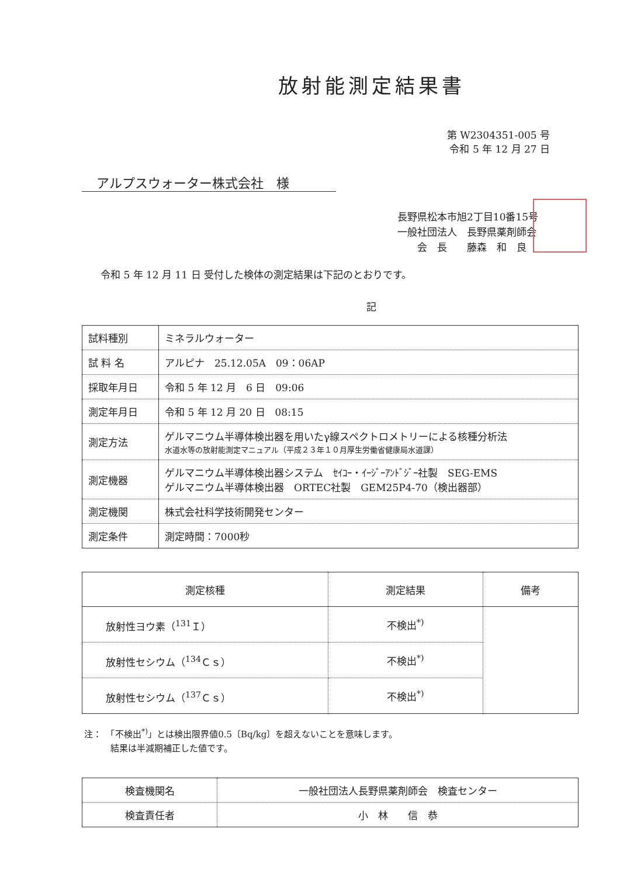放射能測定結果書
第 W2304351-005 号
令和 5 年 12 月 27 日
アルプスウォーター株式会社　様
長野県松本市旭2丁目10番15号
一般社団法人　長野県薬剤師会
　　会　長　　藤森　和　良
令和 5 年 12 月 11 日 受付した検体の測定結果は下記のとおりです。
記
| 試料種別 | ミネラルウォーター |
| 試 料 名 | アルピナ 25.12.05A 09：06AP |
| 採取年月日 | 令和 5 年 12 月 6 日 09:06 |
| 測定年月日 | 令和 5 年 12 月 20 日 08:15 |
| 測定方法 | ゲルマニウム半導体検出器を用いたγ線スペクトロメトリーによる核種分析法 水道水等の放射能測定マニュアル（平成２３年１０月厚生労働省健康局水道課） |
| 測定機器 | ゲルマニウム半導体検出器システム ｾｲｺｰ・ｲｰｼﾞｰｱﾝﾄﾞｼﾞｰ社製 SEG-EMS ゲルマニウム半導体検出器 ORTEC社製 GEM25P4-70（検出器部） |
| 測定機関 | 株式会社科学技術開発センター |
| 測定条件 | 測定時間：7000秒 |
| 測定核種 | 測定結果 | 備考 |
| --- | --- | --- |
| 放射性ヨウ素（<sup>131</sup>Ｉ） | 不検出<sup>*)</sup> | |
| 放射性セシウム（<sup>134</sup>Ｃｓ） | 不検出<sup>*)</sup> | |
| 放射性セシウム（<sup>137</sup>Ｃｓ） | 不検出<sup>*)</sup> | |
注：　「不検出<sup>*)</sup>」とは検出限界値0.5〔Bq/kg〕を超えないことを意味します。
　　　結果は半減期補正した値です。
| 検査機関名 | 一般社団法人長野県薬剤師会 検査センター |
| 検査責任者 | 小 林 信 恭 |